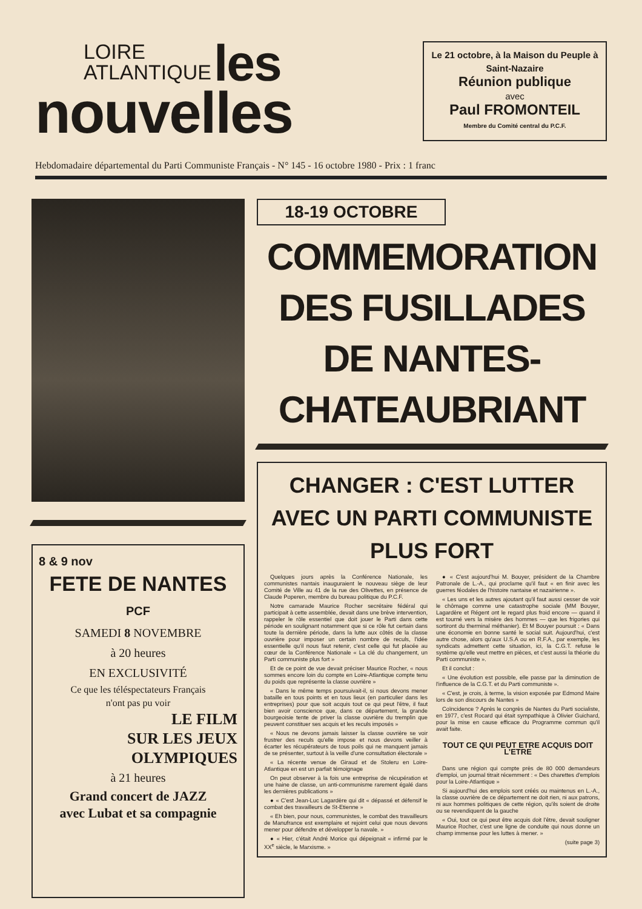LOIRE
ATLANTIQUE les
nouvelles
Le 21 octobre, à la Maison du Peuple à Saint-Nazaire
Réunion publique
avec
Paul FROMONTEIL
Membre du Comité central du P.C.F.
Hebdomadaire départemental du Parti Communiste Français - N° 145 - 16 octobre 1980 - Prix : 1 franc
8 & 9 nov
FETE DE NANTES PCF
SAMEDI 8 NOVEMBRE
à 20 heures
EN EXCLUSIVITÉ
Ce que les téléspectateurs Français
n'ont pas pu voir
LE FILM
SUR LES JEUX
OLYMPIQUES
à 21 heures
Grand concert de JAZZ
avec Lubat et sa compagnie
18-19 OCTOBRE
COMMEMORATION DES FUSILLADES DE NANTES-CHATEAUBRIANT
CHANGER : C'EST LUTTER AVEC UN PARTI COMMUNISTE PLUS FORT
Quelques jours après la Conférence Nationale, les communistes nantais inauguraient le nouveau siège de leur Comité de Ville au 41 de la rue des Olivettes, en présence de Claude Poperen, membre du bureau politique du P.C.F.
Notre camarade Maurice Rocher secrétaire fédéral qui participait à cette assemblée, devait dans une brève intervention, rappeler le rôle essentiel que doit jouer le Parti dans cette période en soulignant notamment que si ce rôle fut certain dans toute la dernière période, dans la lutte aux côtés de la classe ouvrière pour imposer un certain nombre de reculs, l'idée essentielle qu'il nous faut retenir, c'est celle qui fut placée au cœur de la Conférence Nationale « La clé du changement, un Parti communiste plus fort »
Et de ce point de vue devait préciser Maurice Rocher, « nous sommes encore loin du compte en Loire-Atlantique compte tenu du poids que représente la classe ouvrière »
« Dans le même temps poursuivait-il, si nous devons mener bataille en tous points et en tous lieux (en particulier dans les entreprises) pour que soit acquis tout ce qui peut l'être, il faut bien avoir conscience que, dans ce département, la grande bourgeoisie tente de priver la classe ouvrière du tremplin que peuvent constituer ses acquis et les reculs imposés »
« Nous ne devons jamais laisser la classe ouvrière se voir frustrer des reculs qu'elle impose et nous devons veiller à écarter les récupérateurs de tous poils qui ne manquent jamais de se présenter, surtout à la veille d'une consultation électorale »
« La récente venue de Giraud et de Stoleru en Loire-Atlantique en est un parfait témoignage
On peut observer à la fois une entreprise de récupération et une haine de classe, un anti-communisme rarement égalé dans les dernières publications »
● « C'est Jean-Luc Lagardère qui dit « dépassé et défensif le combat des travailleurs de St-Etienne »
« Eh bien, pour nous, communistes, le combat des travailleurs de Manufrance est exemplaire et rejoint celui que nous devons mener pour défendre et développer la navale. »
● « Hier, c'était André Morice qui dépeignait « infirmé par le XX<sup>e</sup> siècle, le Marxisme. »
● « C'est aujourd'hui M. Bouyer, président de la Chambre Patronale de L.-A., qui proclame qu'il faut « en finir avec les guerres féodales de l'histoire nantaise et nazairienne ».
« Les uns et les autres ajoutant qu'il faut aussi cesser de voir le chômage comme une catastrophe sociale (MM Bouyer, Lagardère et Régent ont le regard plus froid encore — quand il est tourné vers la misère des hommes — que les frigories qui sortiront du therminal méthanier). Et M Bouyer poursuit : « Dans une économie en bonne santé le social suit. Aujourd'hui, c'est autre chose, alors qu'aux U.S.A ou en R.F.A., par exemple, les syndicats admettent cette situation, ici, la C.G.T. refuse le système qu'elle veut mettre en pièces, et c'est aussi la théorie du Parti communiste ».
Et il conclut :
« Une évolution est possible, elle passe par la diminution de l'influence de la C.G.T. et du Parti communiste ».
« C'est, je crois, à terme, la vision exposée par Edmond Maire lors de son discours de Nantes »
Coïncidence ? Après le congrès de Nantes du Parti socialiste, en 1977, c'est Rocard qui était sympathique à Olivier Guichard, pour la mise en cause efficace du Programme commun qu'il avait faite.
TOUT CE QUI PEUT ETRE ACQUIS DOIT L'ETRE
Dans une région qui compte près de 80 000 demandeurs d'emploi, un journal titrait récemment : « Des charettes d'emplois pour la Loire-Atlantique »
Si aujourd'hui des emplois sont créés ou maintenus en L.-A., la classe ouvrière de ce département ne doit rien, ni aux patrons, ni aux hommes politiques de cette région, qu'ils soient de droite ou se revendiquent de la gauche
« Oui, tout ce qui peut être acquis doit l'être, devait souligner Maurice Rocher, c'est une ligne de conduite qui nous donne un champ immense pour les luttes à mener. »
(suite page 3)